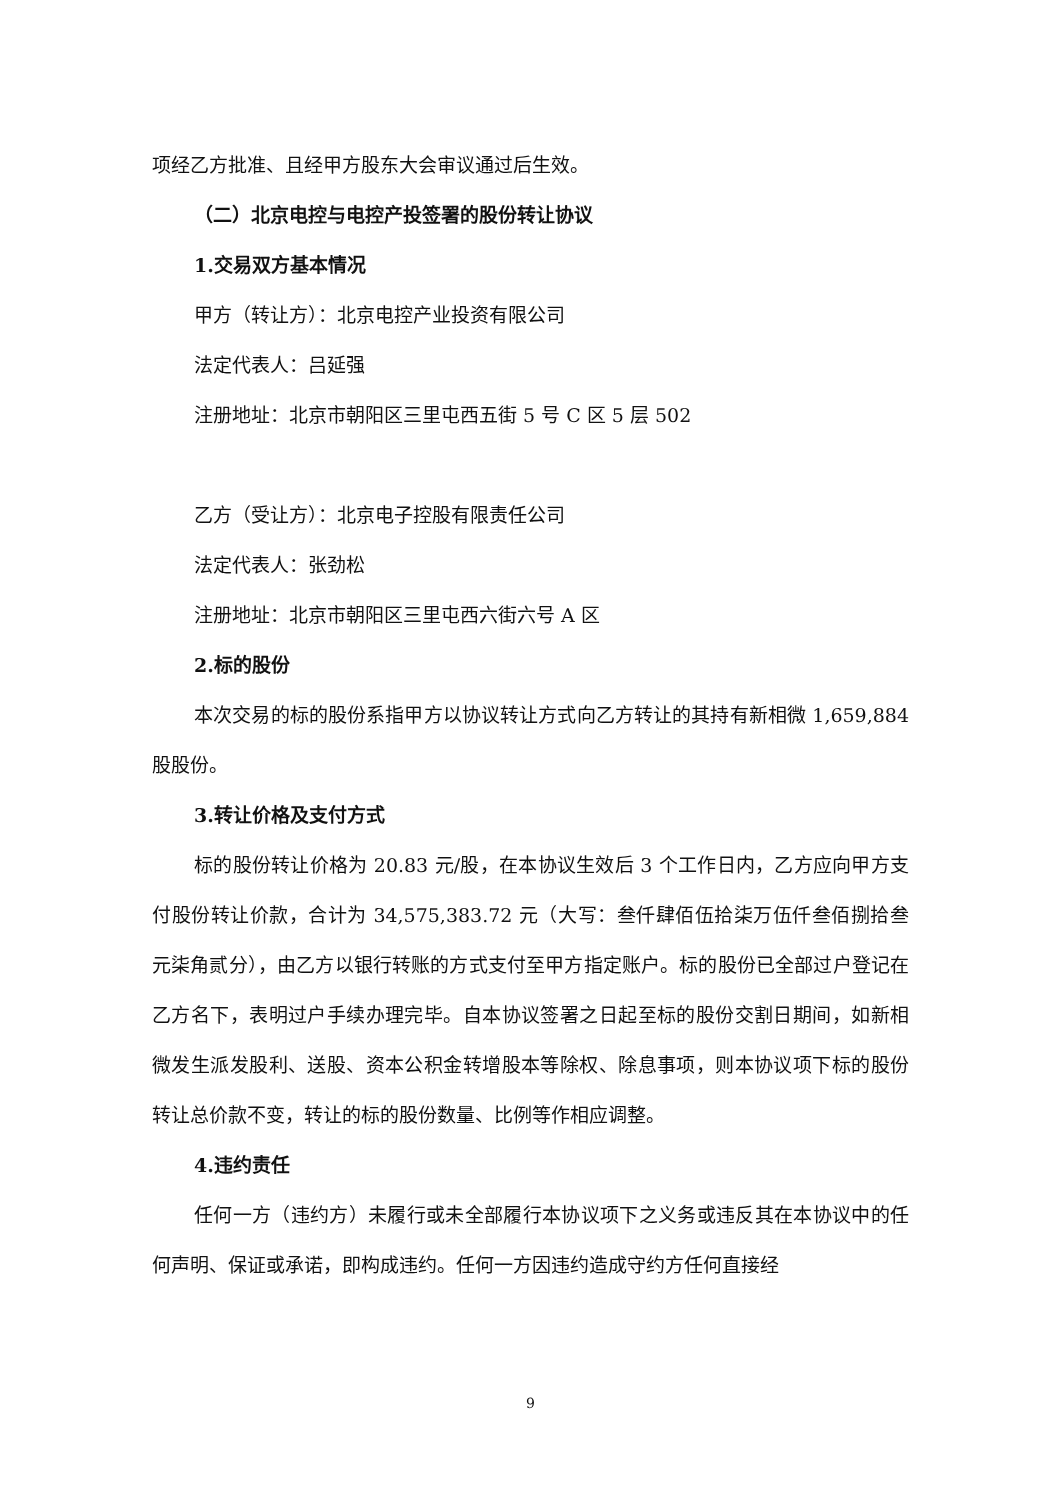项经乙方批准、且经甲方股东大会审议通过后生效。
（二）北京电控与电控产投签署的股份转让协议
1.交易双方基本情况
甲方（转让方）：北京电控产业投资有限公司
法定代表人：吕延强
注册地址：北京市朝阳区三里屯西五街 5 号 C 区 5 层 502
乙方（受让方）：北京电子控股有限责任公司
法定代表人：张劲松
注册地址：北京市朝阳区三里屯西六街六号 A 区
2.标的股份
本次交易的标的股份系指甲方以协议转让方式向乙方转让的其持有新相微 1,659,884 股股份。
3.转让价格及支付方式
标的股份转让价格为 20.83 元/股，在本协议生效后 3 个工作日内，乙方应向甲方支付股份转让价款，合计为 34,575,383.72 元（大写：叁仟肆佰伍拾柒万伍仟叁佰捌拾叁元柒角贰分），由乙方以银行转账的方式支付至甲方指定账户。标的股份已全部过户登记在乙方名下，表明过户手续办理完毕。自本协议签署之日起至标的股份交割日期间，如新相微发生派发股利、送股、资本公积金转增股本等除权、除息事项，则本协议项下标的股份转让总价款不变，转让的标的股份数量、比例等作相应调整。
4.违约责任
任何一方（违约方）未履行或未全部履行本协议项下之义务或违反其在本协议中的任何声明、保证或承诺，即构成违约。任何一方因违约造成守约方任何直接经
9